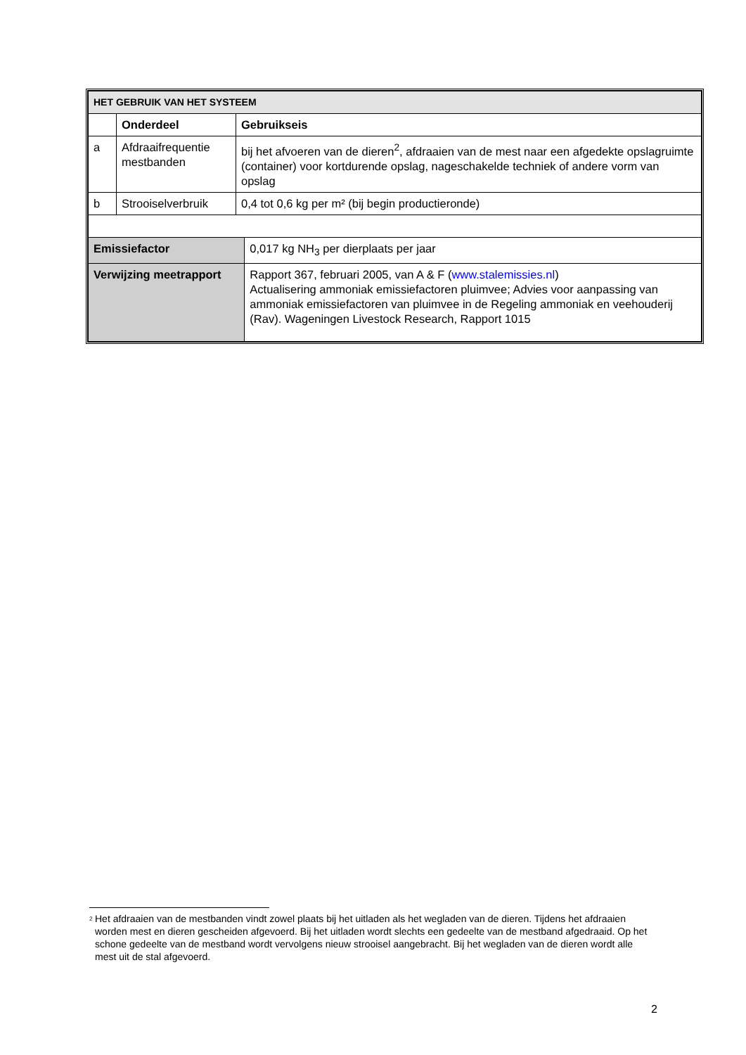| HET GEBRUIK VAN HET SYSTEEM | | | |
| | Onderdeel | Gebruikseis | |
| a | Afdraaifrequentie mestbanden | bij het afvoeren van de dieren<sup>2</sup>, afdraaien van de mest naar een afgedekte opslagruimte (container) voor kortdurende opslag, nageschakelde techniek of andere vorm van opslag | |
| b | Strooiselverbruik | 0,4 tot 0,6 kg per m² (bij begin productieronde) | |
| Emissiefactor | | | 0,017 kg NH<sub>3</sub> per dierplaats per jaar |
| Verwijzing meetrapport | | | Rapport 367, februari 2005, van A & F ( www.stalemissies.nl ) Actualisering ammoniak emissiefactoren pluimvee; Advies voor aanpassing van ammoniak emissiefactoren van pluimvee in de Regeling ammoniak en veehouderij (Rav). Wageningen Livestock Research, Rapport 1015 |
<sup>2</sup> Het afdraaien van de mestbanden vindt zowel plaats bij het uitladen als het wegladen van de dieren. Tijdens het afdraaien worden mest en dieren gescheiden afgevoerd. Bij het uitladen wordt slechts een gedeelte van de mestband afgedraaid. Op het schone gedeelte van de mestband wordt vervolgens nieuw strooisel aangebracht. Bij het wegladen van de dieren wordt alle mest uit de stal afgevoerd.
2